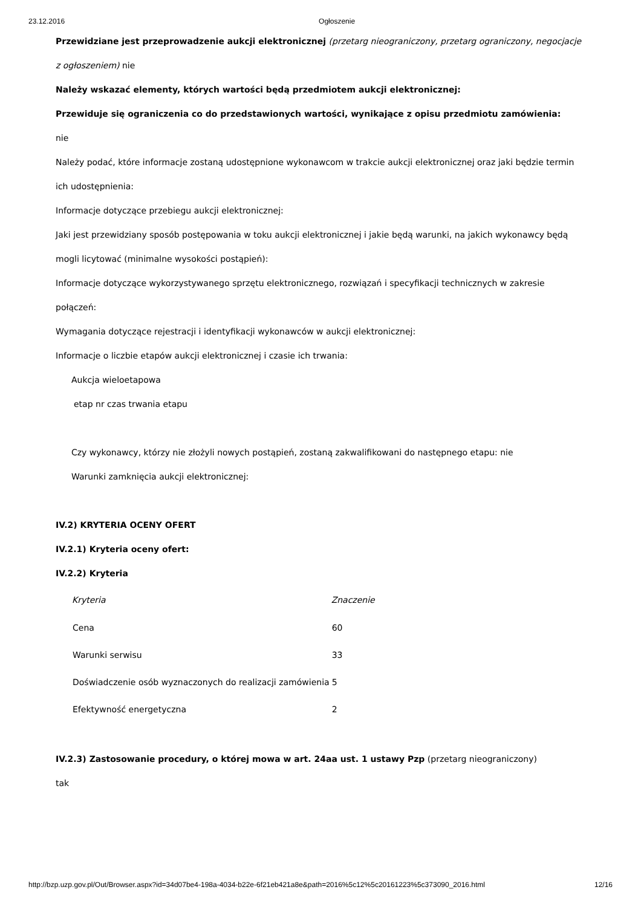23.12.2016 Ogłoszenie
Przewidziane jest przeprowadzenie aukcji elektronicznej (przetarg nieograniczony, przetarg ograniczony, negocjacje z ogłoszeniem) nie
Należy wskazać elementy, których wartości będą przedmiotem aukcji elektronicznej:
Przewiduje się ograniczenia co do przedstawionych wartości, wynikające z opisu przedmiotu zamówienia:
nie
Należy podać, które informacje zostaną udostępnione wykonawcom w trakcie aukcji elektronicznej oraz jaki będzie termin ich udostępnienia:
Informacje dotyczące przebiegu aukcji elektronicznej:
Jaki jest przewidziany sposób postępowania w toku aukcji elektronicznej i jakie będą warunki, na jakich wykonawcy będą mogli licytować (minimalne wysokości postąpień):
Informacje dotyczące wykorzystywanego sprzętu elektronicznego, rozwiązań i specyfikacji technicznych w zakresie połączeń:
Wymagania dotyczące rejestracji i identyfikacji wykonawców w aukcji elektronicznej:
Informacje o liczbie etapów aukcji elektronicznej i czasie ich trwania:
Aukcja wieloetapowa
etap nr czas trwania etapu
Czy wykonawcy, którzy nie złożyli nowych postąpień, zostaną zakwalifikowani do następnego etapu: nie
Warunki zamknięcia aukcji elektronicznej:
IV.2) KRYTERIA OCENY OFERT
IV.2.1) Kryteria oceny ofert:
IV.2.2) Kryteria
| Kryteria | Znaczenie |
| --- | --- |
| Cena | 60 |
| Warunki serwisu | 33 |
| Doświadczenie osób wyznaczonych do realizacji zamówienia | 5 |
| Efektywność energetyczna | 2 |
IV.2.3) Zastosowanie procedury, o której mowa w art. 24aa ust. 1 ustawy Pzp (przetarg nieograniczony)
tak
http://bzp.uzp.gov.pl/Out/Browser.aspx?id=34d07be4-198a-4034-b22e-6f21eb421a8e&path=2016%5c12%5c20161223%5c373090_2016.html 12/16